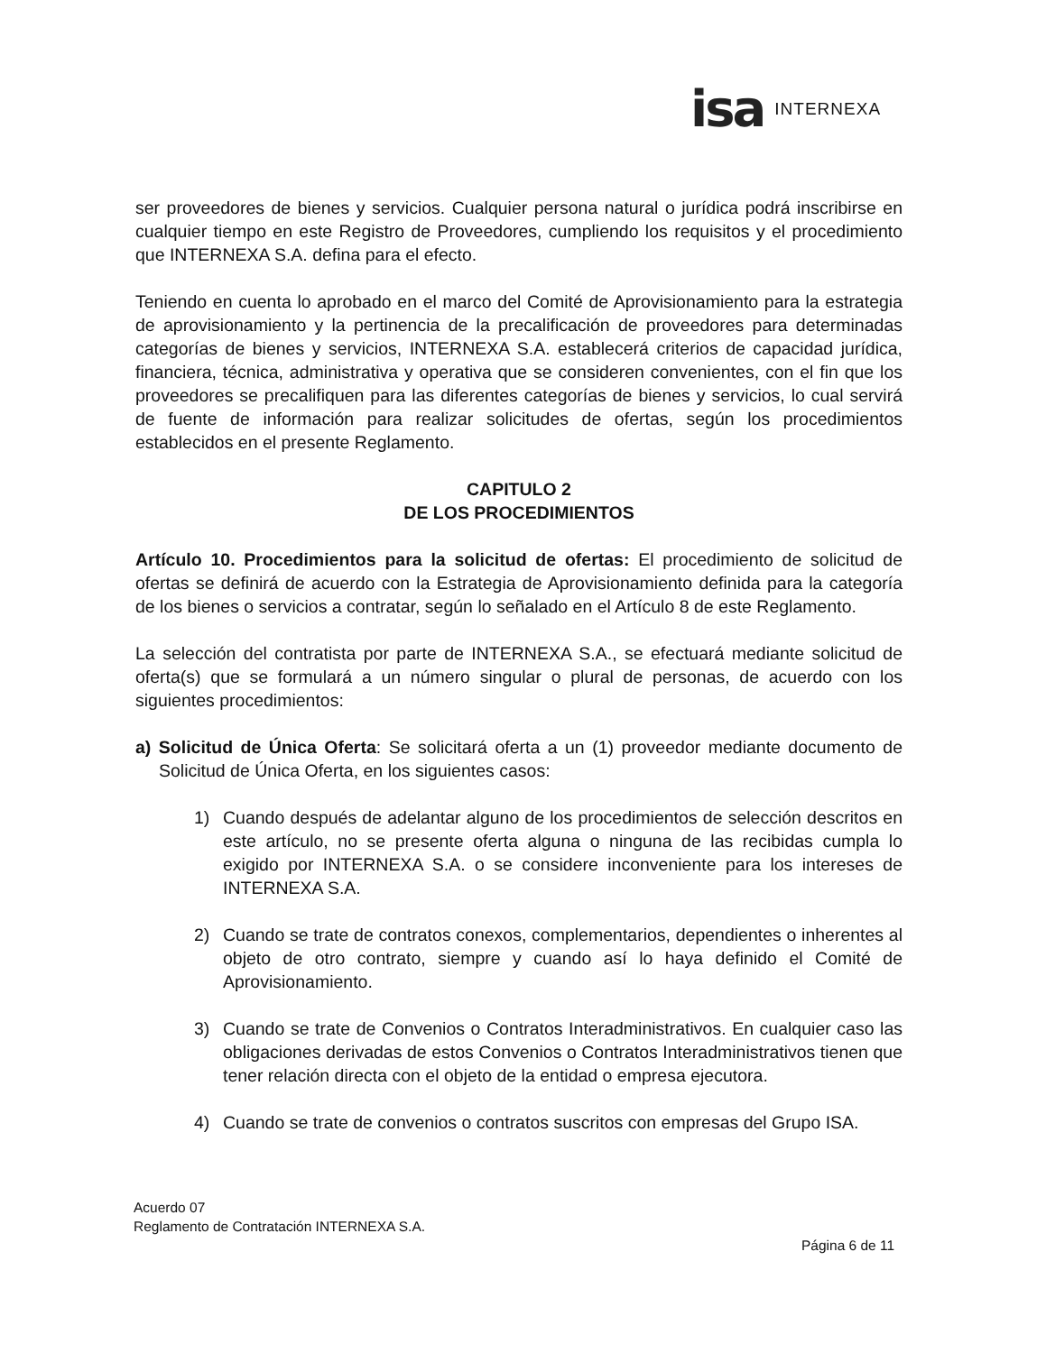isa INTERNEXA
ser proveedores de bienes y servicios. Cualquier persona natural o jurídica podrá inscribirse en cualquier tiempo en este Registro de Proveedores, cumpliendo los requisitos y el procedimiento que INTERNEXA S.A. defina para el efecto.
Teniendo en cuenta lo aprobado en el marco del Comité de Aprovisionamiento para la estrategia de aprovisionamiento y la pertinencia de la precalificación de proveedores para determinadas categorías de bienes y servicios, INTERNEXA S.A. establecerá criterios de capacidad jurídica, financiera, técnica, administrativa y operativa que se consideren convenientes, con el fin que los proveedores se precalifiquen para las diferentes categorías de bienes y servicios, lo cual servirá de fuente de información para realizar solicitudes de ofertas, según los procedimientos establecidos en el presente Reglamento.
CAPITULO 2
DE LOS PROCEDIMIENTOS
Artículo 10. Procedimientos para la solicitud de ofertas: El procedimiento de solicitud de ofertas se definirá de acuerdo con la Estrategia de Aprovisionamiento definida para la categoría de los bienes o servicios a contratar, según lo señalado en el Artículo 8 de este Reglamento.
La selección del contratista por parte de INTERNEXA S.A., se efectuará mediante solicitud de oferta(s) que se formulará a un número singular o plural de personas, de acuerdo con los siguientes procedimientos:
a) Solicitud de Única Oferta: Se solicitará oferta a un (1) proveedor mediante documento de Solicitud de Única Oferta, en los siguientes casos:
1) Cuando después de adelantar alguno de los procedimientos de selección descritos en este artículo, no se presente oferta alguna o ninguna de las recibidas cumpla lo exigido por INTERNEXA S.A. o se considere inconveniente para los intereses de INTERNEXA S.A.
2) Cuando se trate de contratos conexos, complementarios, dependientes o inherentes al objeto de otro contrato, siempre y cuando así lo haya definido el Comité de Aprovisionamiento.
3) Cuando se trate de Convenios o Contratos Interadministrativos. En cualquier caso las obligaciones derivadas de estos Convenios o Contratos Interadministrativos tienen que tener relación directa con el objeto de la entidad o empresa ejecutora.
4) Cuando se trate de convenios o contratos suscritos con empresas del Grupo ISA.
Acuerdo 07
Reglamento de Contratación INTERNEXA S.A.
Página 6 de 11